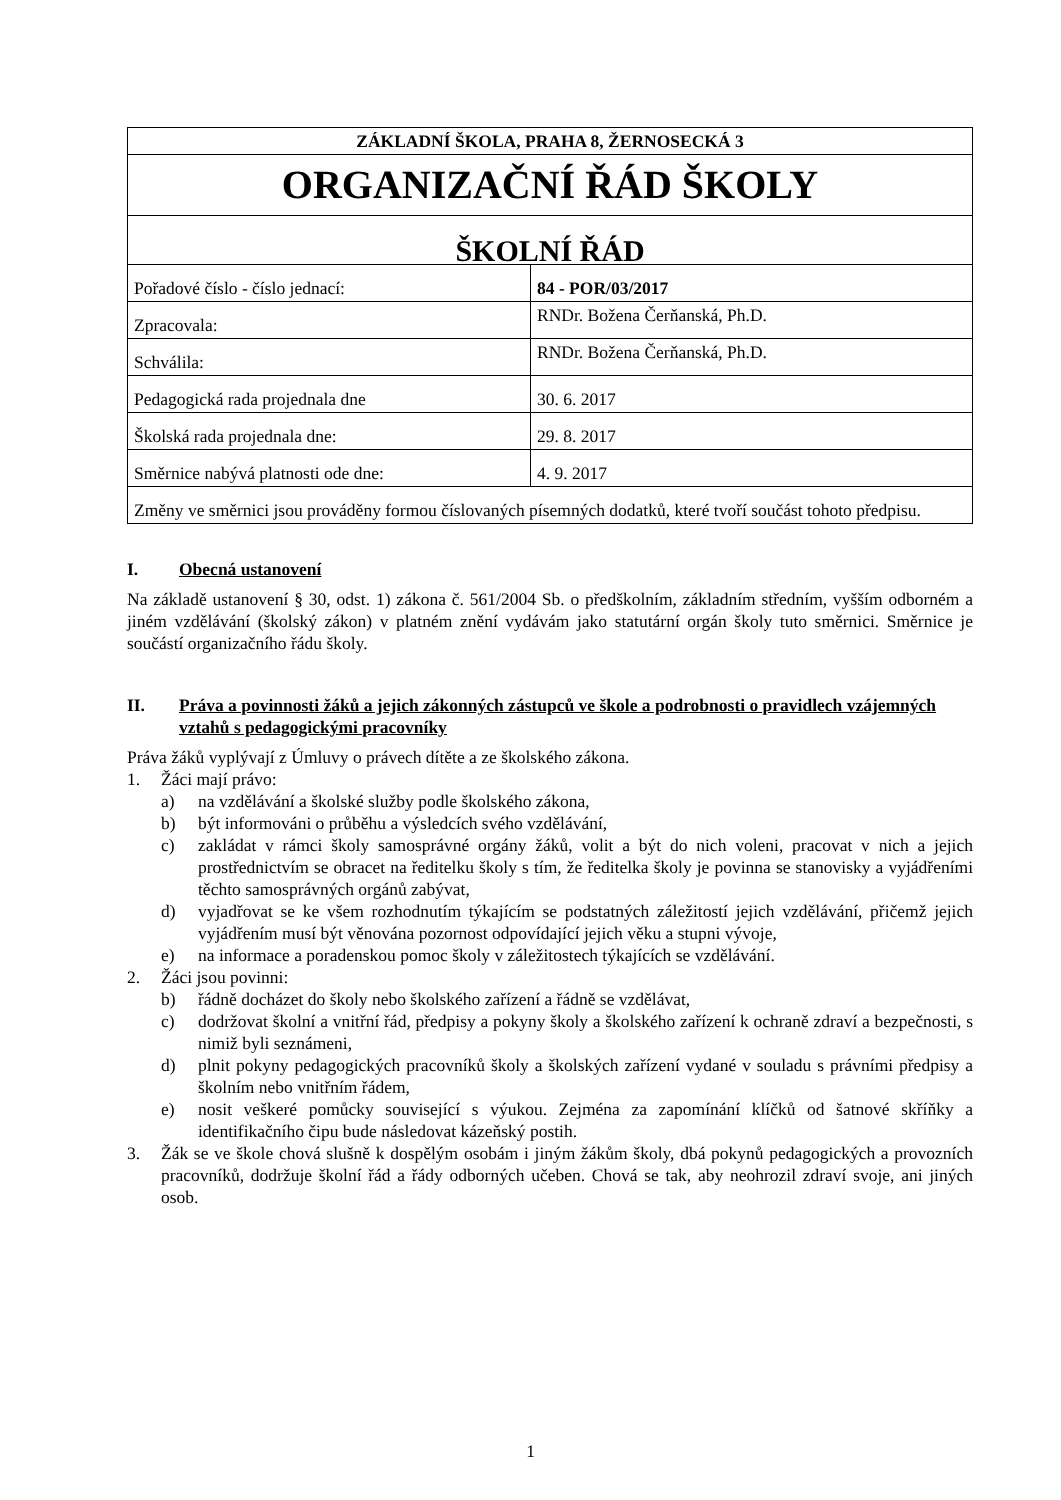| ZÁKLADNÍ ŠKOLA, PRAHA 8, ŽERNOSECKÁ 3 | |
| ORGANIZAČNÍ ŘÁD ŠKOLY | |
| ŠKOLNÍ ŘÁD | |
| Pořadové číslo - číslo jednací: | 84 - POR/03/2017 |
| Zpracovala: | RNDr. Božena Čerňanská, Ph.D. |
| Schválila: | RNDr. Božena Čerňanská, Ph.D. |
| Pedagogická rada projednala dne | 30. 6. 2017 |
| Školská rada projednala dne: | 29. 8. 2017 |
| Směrnice nabývá platnosti ode dne: | 4. 9. 2017 |
| Změny ve směrnici jsou prováděny formou číslovaných písemných dodatků, které tvoří součást tohoto předpisu. | |
I. Obecná ustanovení
Na základě ustanovení § 30, odst. 1) zákona č. 561/2004 Sb. o předškolním, základním středním, vyšším odborném a jiném vzdělávání (školský zákon) v platném znění vydávám jako statutární orgán školy tuto směrnici. Směrnice je součástí organizačního řádu školy.
II. Práva a povinnosti žáků a jejich zákonných zástupců ve škole a podrobnosti o pravidlech vzájemných vztahů s pedagogickými pracovníky
Práva žáků vyplývají z Úmluvy o právech dítěte a ze školského zákona.
1. Žáci mají právo:
a) na vzdělávání a školské služby podle školského zákona,
b) být informováni o průběhu a výsledcích svého vzdělávání,
c) zakládat v rámci školy samosprávné orgány žáků, volit a být do nich voleni, pracovat v nich a jejich prostřednictvím se obracet na ředitelku školy s tím, že ředitelka školy je povinna se stanovisky a vyjádřeními těchto samosprávných orgánů zabývat,
d) vyjadřovat se ke všem rozhodnutím týkajícím se podstatných záležitostí jejich vzdělávání, přičemž jejich vyjádřením musí být věnována pozornost odpovídající jejich věku a stupni vývoje,
e) na informace a poradenskou pomoc školy v záležitostech týkajících se vzdělávání.
2. Žáci jsou povinni:
b) řádně docházet do školy nebo školského zařízení a řádně se vzdělávat,
c) dodržovat školní a vnitřní řád, předpisy a pokyny školy a školského zařízení k ochraně zdraví a bezpečnosti, s nimiž byli seznámeni,
d) plnit pokyny pedagogických pracovníků školy a školských zařízení vydané v souladu s právními předpisy a školním nebo vnitřním řádem,
e) nosit veškeré pomůcky související s výukou. Zejména za zapomínání klíčků od šatnové skříňky a identifikačního čipu bude následovat kázeňský postih.
3. Žák se ve škole chová slušně k dospělým osobám i jiným žákům školy, dbá pokynů pedagogických a provozních pracovníků, dodržuje školní řád a řády odborných učeben. Chová se tak, aby neohrozil zdraví svoje, ani jiných osob.
1